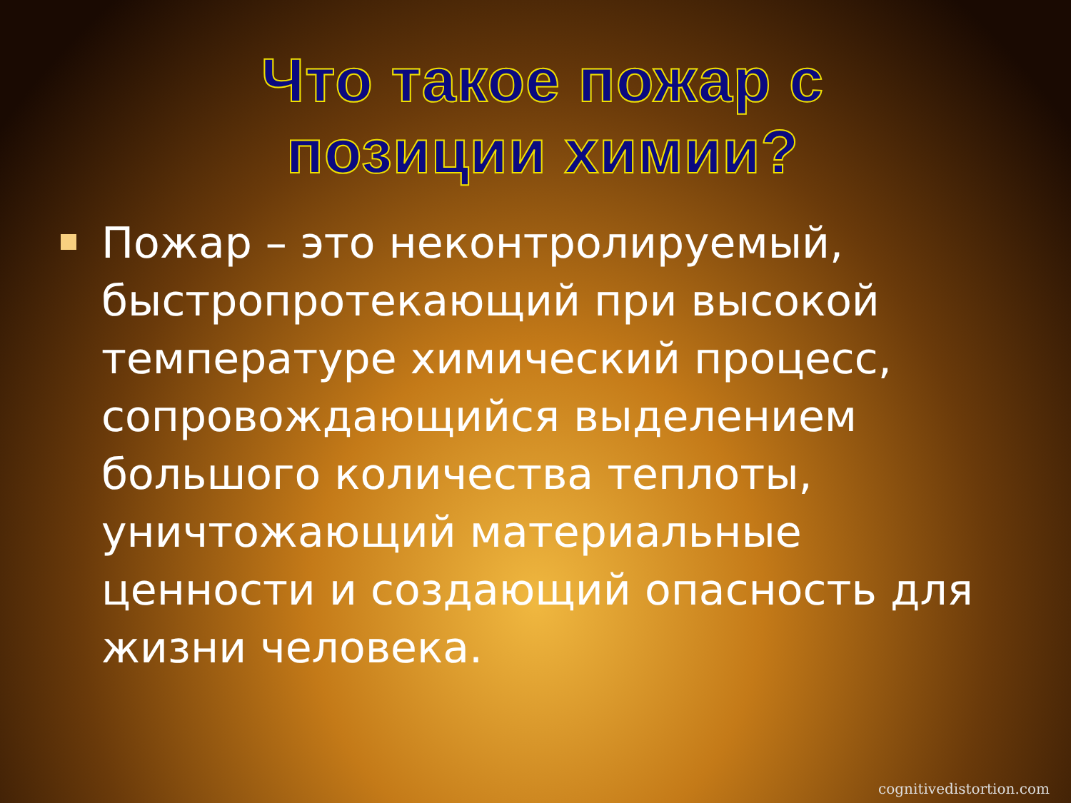Что такое пожар с позиции химии?
Пожар – это неконтролируемый, быстропротекающий при высокой температуре химический процесс, сопровождающийся выделением большого количества теплоты, уничтожающий материальные ценности и создающий опасность для жизни человека.
cognitivedistortion.com